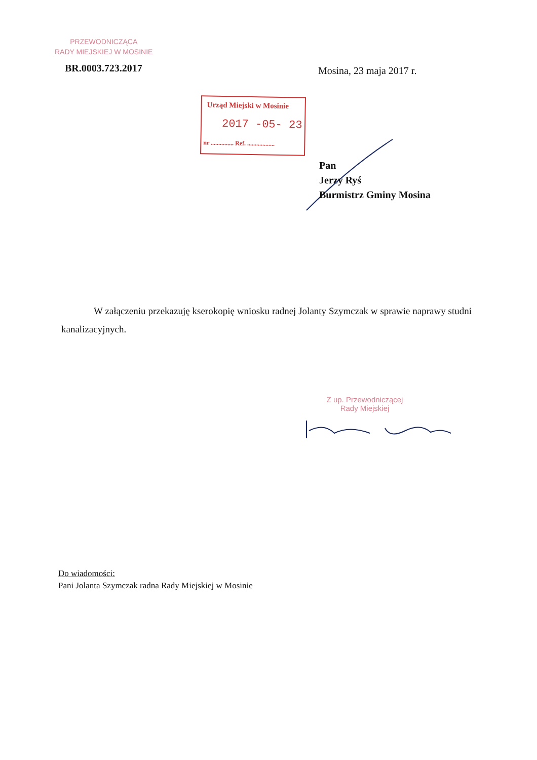PRZEWODNICZĄCA
RADY MIEJSKIEJ W MOSINIE
BR.0003.723.2017 Mosina, 23 maja 2017 r.
Urząd Miejski w Mosinie
2017 -05- 23
nr ............... Ref. ..................
Pan
Jerzy Ryś
Burmistrz Gminy Mosina
W załączeniu przekazuję kserokopię wniosku radnej Jolanty Szymczak w sprawie naprawy studni kanalizacyjnych.
Z up. Przewodniczącej
Rady Miejskiej
Do wiadomości:
Pani Jolanta Szymczak radna Rady Miejskiej w Mosinie